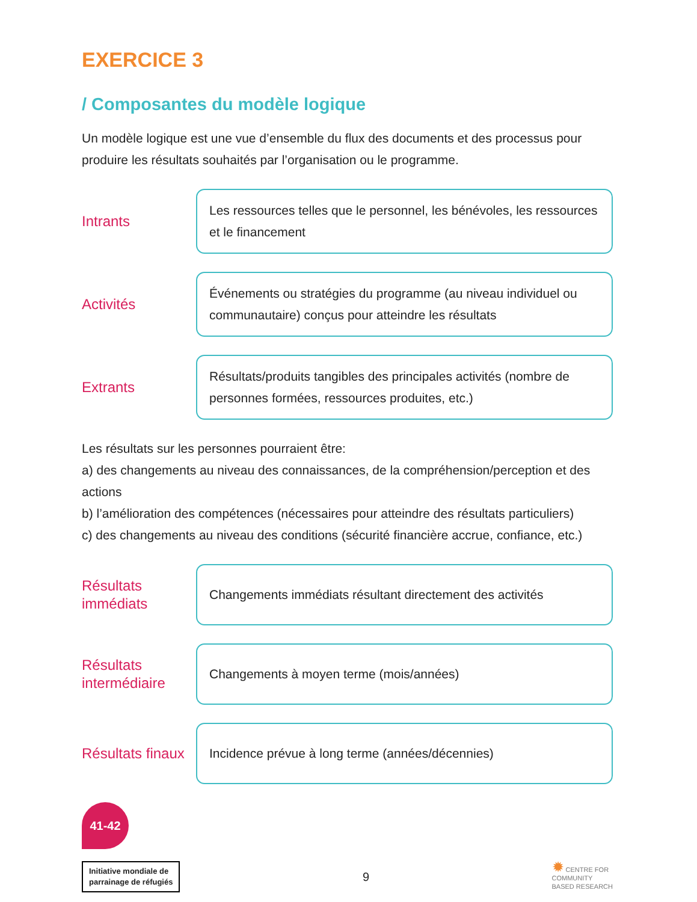EXERCICE 3
/ Composantes du modèle logique
Un modèle logique est une vue d’ensemble du flux des documents et des processus pour produire les résultats souhaités par l’organisation ou le programme.
Intrants
Les ressources telles que le personnel, les bénévoles, les ressources et le financement
Activités
Événements ou stratégies du programme (au niveau individuel ou communautaire) conçus pour atteindre les résultats
Extrants
Résultats/produits tangibles des principales activités (nombre de personnes formées, ressources produites, etc.)
Les résultats sur les personnes pourraient être:
a) des changements au niveau des connaissances, de la compréhension/perception et des actions
b) l’amélioration des compétences (nécessaires pour atteindre des résultats particuliers)
c) des changements au niveau des conditions (sécurité financière accrue, confiance, etc.)
Résultats immédiats
Changements immédiats résultant directement des activités
Résultats intermédiaire
Changements à moyen terme (mois/années)
Résultats finaux
Incidence prévue à long terme (années/décennies)
41-42
Initiative mondiale de
parrainage de réfugiés
9
✹ CENTRE FOR
COMMUNITY
BASED RESEARCH